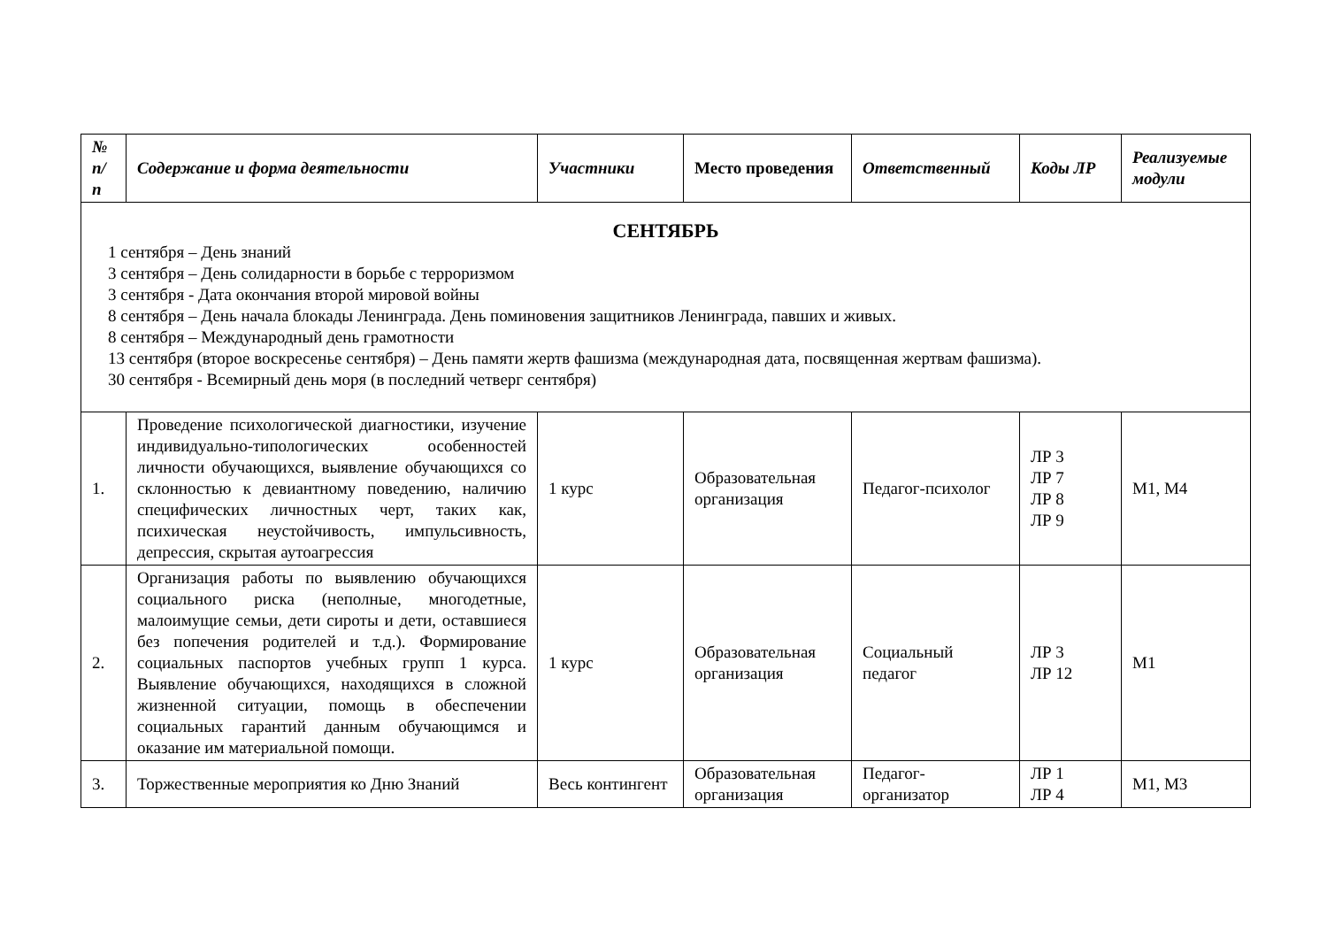| № п/п | Содержание и форма деятельности | Участники | Место проведения | Ответственный | Коды ЛР | Реализуемые модули |
| --- | --- | --- | --- | --- | --- | --- |
| СЕНТЯБРЬ 1 сентября – День знаний 3 сентября – День солидарности в борьбе с терроризмом 3 сентября - Дата окончания второй мировой войны 8 сентября – День начала блокады Ленинграда. День поминовения защитников Ленинграда, павших и живых. 8 сентября – Международный день грамотности 13 сентября (второе воскресенье сентября) – День памяти жертв фашизма (международная дата, посвященная жертвам фашизма). 30 сентября - Всемирный день моря (в последний четверг сентября) | | | | | | |
| 1. | Проведение психологической диагностики, изучение индивидуально-типологических особенностей личности обучающихся, выявление обучающихся со склонностью к девиантному поведению, наличию специфических личностных черт, таких как, психическая неустойчивость, импульсивность, депрессия, скрытая аутоагрессия | 1 курс | Образовательная организация | Педагог-психолог | ЛР 3 ЛР 7 ЛР 8 ЛР 9 | М1, М4 |
| 2. | Организация работы по выявлению обучающихся социального риска (неполные, многодетные, малоимущие семьи, дети сироты и дети, оставшиеся без попечения родителей и т.д.). Формирование социальных паспортов учебных групп 1 курса. Выявление обучающихся, находящихся в сложной жизненной ситуации, помощь в обеспечении социальных гарантий данным обучающимся и оказание им материальной помощи. | 1 курс | Образовательная организация | Социальный педагог | ЛР 3 ЛР 12 | М1 |
| 3. | Торжественные мероприятия ко Дню Знаний | Весь контингент | Образовательная организация | Педагог-организатор | ЛР 1 ЛР 4 | М1, М3 |